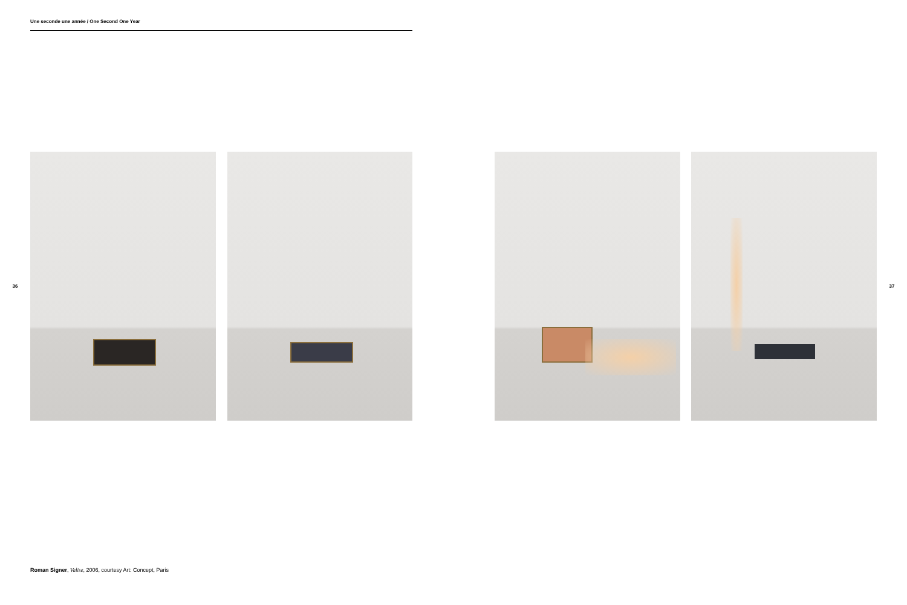Une seconde une année / One Second One Year
36 37
Roman Signer, Valise, 2006, courtesy Art: Concept, Paris